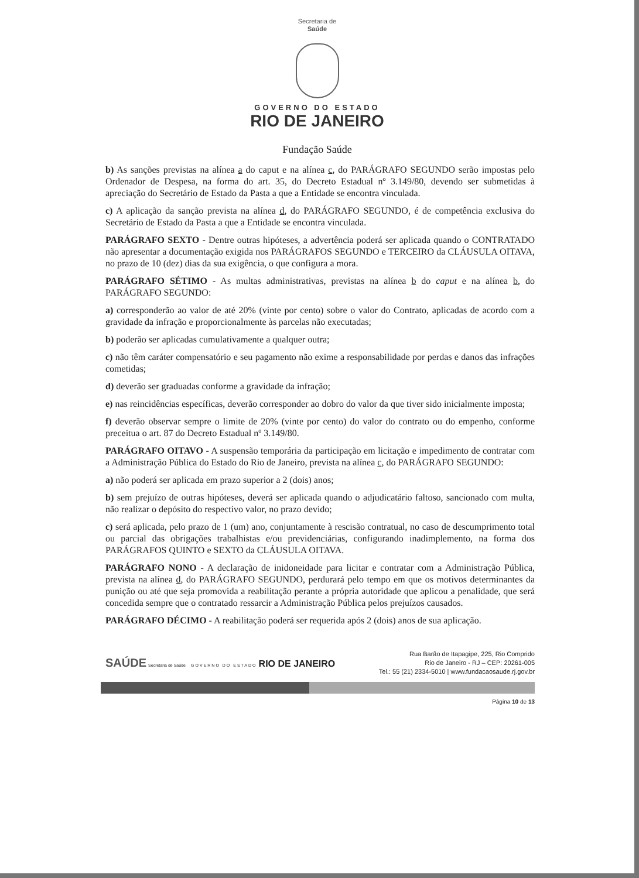Secretaria de
Saúde
GOVERNO DO ESTADO
RIO DE JANEIRO
Fundação Saúde
b) As sanções previstas na alínea a do caput e na alínea c, do PARÁGRAFO SEGUNDO serão impostas pelo Ordenador de Despesa, na forma do art. 35, do Decreto Estadual nº 3.149/80, devendo ser submetidas à apreciação do Secretário de Estado da Pasta a que a Entidade se encontra vinculada.
c) A aplicação da sanção prevista na alínea d, do PARÁGRAFO SEGUNDO, é de competência exclusiva do Secretário de Estado da Pasta a que a Entidade se encontra vinculada.
PARÁGRAFO SEXTO - Dentre outras hipóteses, a advertência poderá ser aplicada quando o CONTRATADO não apresentar a documentação exigida nos PARÁGRAFOS SEGUNDO e TERCEIRO da CLÁUSULA OITAVA, no prazo de 10 (dez) dias da sua exigência, o que configura a mora.
PARÁGRAFO SÉTIMO - As multas administrativas, previstas na alínea b do caput e na alínea b, do PARÁGRAFO SEGUNDO:
a) corresponderão ao valor de até 20% (vinte por cento) sobre o valor do Contrato, aplicadas de acordo com a gravidade da infração e proporcionalmente às parcelas não executadas;
b) poderão ser aplicadas cumulativamente a qualquer outra;
c) não têm caráter compensatório e seu pagamento não exime a responsabilidade por perdas e danos das infrações cometidas;
d) deverão ser graduadas conforme a gravidade da infração;
e) nas reincidências específicas, deverão corresponder ao dobro do valor da que tiver sido inicialmente imposta;
f) deverão observar sempre o limite de 20% (vinte por cento) do valor do contrato ou do empenho, conforme preceitua o art. 87 do Decreto Estadual nº 3.149/80.
PARÁGRAFO OITAVO - A suspensão temporária da participação em licitação e impedimento de contratar com a Administração Pública do Estado do Rio de Janeiro, prevista na alínea c, do PARÁGRAFO SEGUNDO:
a) não poderá ser aplicada em prazo superior a 2 (dois) anos;
b) sem prejuízo de outras hipóteses, deverá ser aplicada quando o adjudicatário faltoso, sancionado com multa, não realizar o depósito do respectivo valor, no prazo devido;
c) será aplicada, pelo prazo de 1 (um) ano, conjuntamente à rescisão contratual, no caso de descumprimento total ou parcial das obrigações trabalhistas e/ou previdenciárias, configurando inadimplemento, na forma dos PARÁGRAFOS QUINTO e SEXTO da CLÁUSULA OITAVA.
PARÁGRAFO NONO - A declaração de inidoneidade para licitar e contratar com a Administração Pública, prevista na alínea d, do PARÁGRAFO SEGUNDO, perdurará pelo tempo em que os motivos determinantes da punição ou até que seja promovida a reabilitação perante a própria autoridade que aplicou a penalidade, que será concedida sempre que o contratado ressarcir a Administração Pública pelos prejuízos causados.
PARÁGRAFO DÉCIMO - A reabilitação poderá ser requerida após 2 (dois) anos de sua aplicação.
SAÚDE Secretaria de Saúde GOVERNO DO ESTADO RIO DE JANEIRO
Rua Barão de Itapagipe, 225, Rio Comprido
Rio de Janeiro - RJ – CEP: 20261-005
Tel.: 55 (21) 2334-5010 | www.fundacaosaude.rj.gov.br
Página 10 de 13